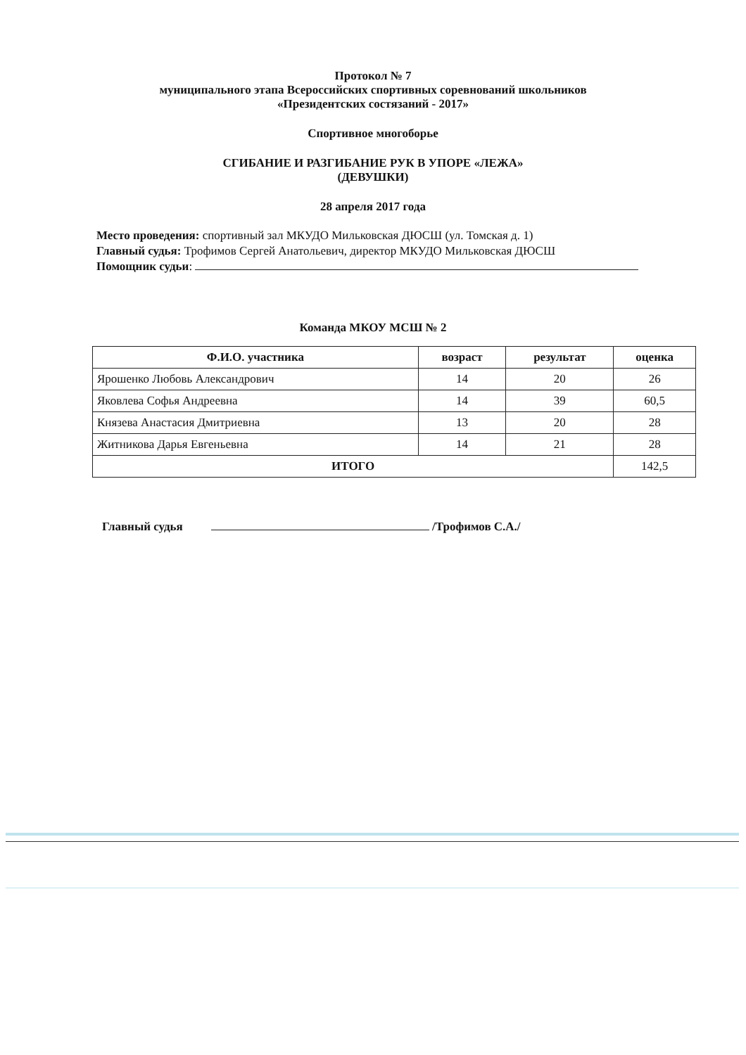Протокол № 7
муниципального этапа Всероссийских спортивных соревнований школьников
«Президентских состязаний - 2017»
Спортивное многоборье
СГИБАНИЕ И РАЗГИБАНИЕ РУК В УПОРЕ «ЛЕЖА»
(ДЕВУШКИ)
28 апреля 2017 года
Место проведения: спортивный зал МКУДО Мильковская ДЮСШ (ул. Томская д. 1)
Главный судья: Трофимов Сергей Анатольевич, директор МКУДО Мильковская ДЮСШ
Помощник судьи:
Команда МКОУ МСШ № 2
| Ф.И.О. участника | возраст | результат | оценка |
| --- | --- | --- | --- |
| Ярошенко Любовь Александрович | 14 | 20 | 26 |
| Яковлева Софья Андреевна | 14 | 39 | 60,5 |
| Князева Анастасия Дмитриевна | 13 | 20 | 28 |
| Житникова Дарья Евгеньевна | 14 | 21 | 28 |
| ИТОГО | | | 142,5 |
Главный судья /Трофимов С.А./